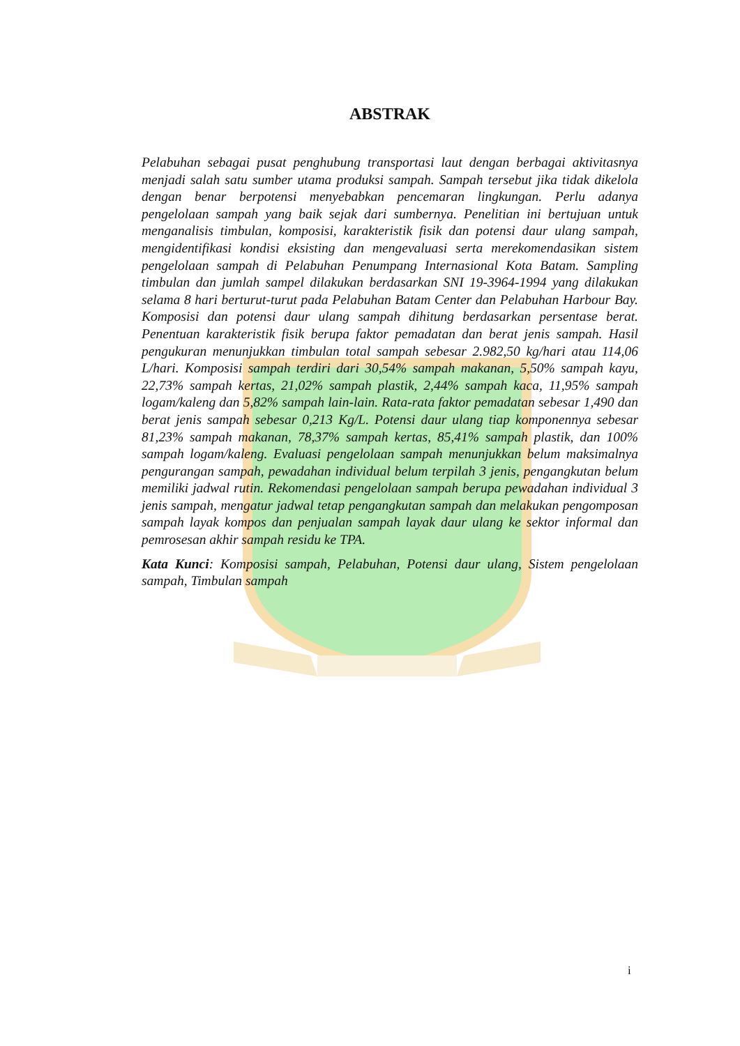ABSTRAK
Pelabuhan sebagai pusat penghubung transportasi laut dengan berbagai aktivitasnya menjadi salah satu sumber utama produksi sampah. Sampah tersebut jika tidak dikelola dengan benar berpotensi menyebabkan pencemaran lingkungan. Perlu adanya pengelolaan sampah yang baik sejak dari sumbernya. Penelitian ini bertujuan untuk menganalisis timbulan, komposisi, karakteristik fisik dan potensi daur ulang sampah, mengidentifikasi kondisi eksisting dan mengevaluasi serta merekomendasikan sistem pengelolaan sampah di Pelabuhan Penumpang Internasional Kota Batam. Sampling timbulan dan jumlah sampel dilakukan berdasarkan SNI 19-3964-1994 yang dilakukan selama 8 hari berturut-turut pada Pelabuhan Batam Center dan Pelabuhan Harbour Bay. Komposisi dan potensi daur ulang sampah dihitung berdasarkan persentase berat. Penentuan karakteristik fisik berupa faktor pemadatan dan berat jenis sampah. Hasil pengukuran menunjukkan timbulan total sampah sebesar 2.982,50 kg/hari atau 114,06 L/hari. Komposisi sampah terdiri dari 30,54% sampah makanan, 5,50% sampah kayu, 22,73% sampah kertas, 21,02% sampah plastik, 2,44% sampah kaca, 11,95% sampah logam/kaleng dan 5,82% sampah lain-lain. Rata-rata faktor pemadatan sebesar 1,490 dan berat jenis sampah sebesar 0,213 Kg/L. Potensi daur ulang tiap komponennya sebesar 81,23% sampah makanan, 78,37% sampah kertas, 85,41% sampah plastik, dan 100% sampah logam/kaleng. Evaluasi pengelolaan sampah menunjukkan belum maksimalnya pengurangan sampah, pewadahan individual belum terpilah 3 jenis, pengangkutan belum memiliki jadwal rutin. Rekomendasi pengelolaan sampah berupa pewadahan individual 3 jenis sampah, mengatur jadwal tetap pengangkutan sampah dan melakukan pengomposan sampah layak kompos dan penjualan sampah layak daur ulang ke sektor informal dan pemrosesan akhir sampah residu ke TPA.
Kata Kunci: Komposisi sampah, Pelabuhan, Potensi daur ulang, Sistem pengelolaan sampah, Timbulan sampah
i